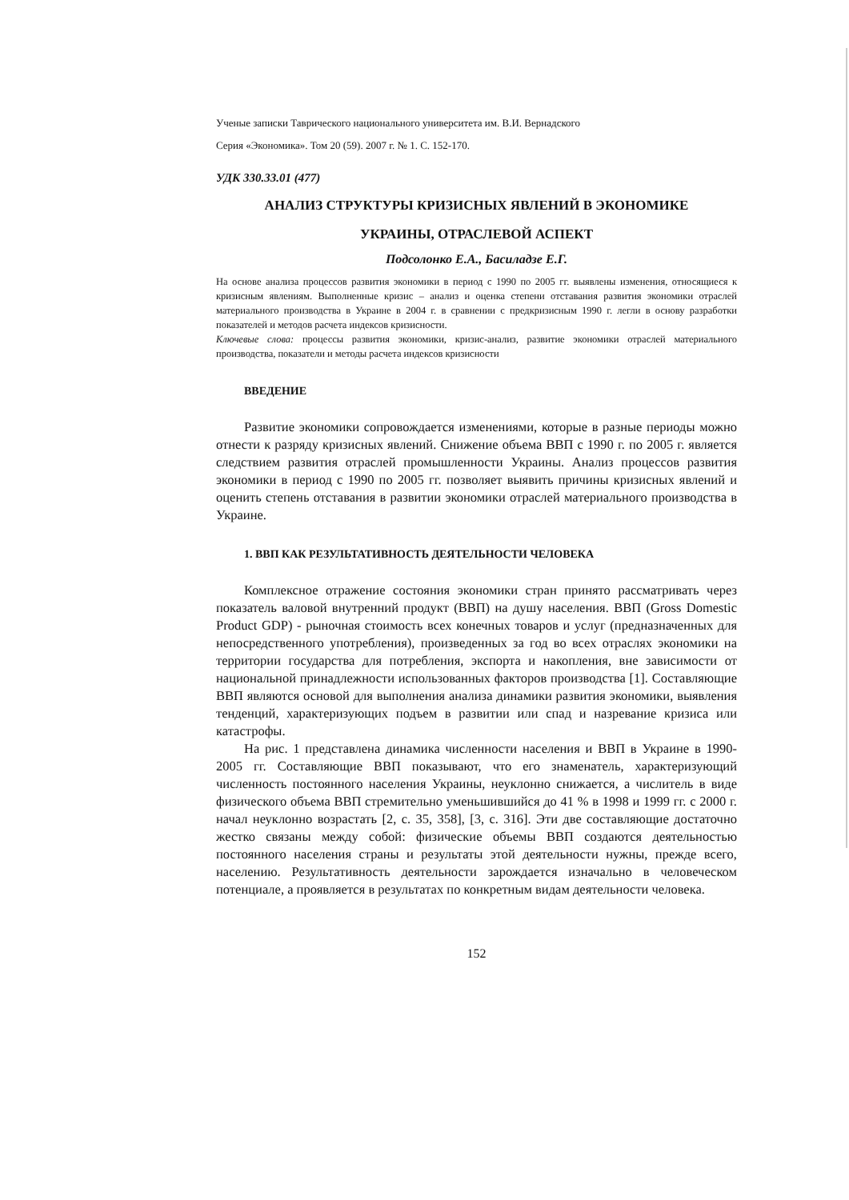Ученые записки Таврического национального университета им. В.И. Вернадского
Серия «Экономика». Том 20 (59). 2007 г. № 1. С. 152-170.
УДК 330.33.01 (477)
АНАЛИЗ СТРУКТУРЫ КРИЗИСНЫХ ЯВЛЕНИЙ В ЭКОНОМИКЕ
УКРАИНЫ, ОТРАСЛЕВОЙ АСПЕКТ
Подсолонко Е.А., Басиладзе Е.Г.
На основе анализа процессов развития экономики в период с 1990 по 2005 гг. выявлены изменения, относящиеся к кризисным явлениям. Выполненные кризис – анализ и оценка степени отставания развития экономики отраслей материального производства в Украине в 2004 г. в сравнении с предкризисным 1990 г. легли в основу разработки показателей и методов расчета индексов кризисности.
Ключевые слова: процессы развития экономики, кризис-анализ, развитие экономики отраслей материального производства, показатели и методы расчета индексов кризисности
ВВЕДЕНИЕ
Развитие экономики сопровождается изменениями, которые в разные периоды можно отнести к разряду кризисных явлений. Снижение объема ВВП с 1990 г. по 2005 г. является следствием развития отраслей промышленности Украины. Анализ процессов развития экономики в период с 1990 по 2005 гг. позволяет выявить причины кризисных явлений и оценить степень отставания в развитии экономики отраслей материального производства в Украине.
1. ВВП КАК РЕЗУЛЬТАТИВНОСТЬ ДЕЯТЕЛЬНОСТИ ЧЕЛОВЕКА
Комплексное отражение состояния экономики стран принято рассматривать через показатель валовой внутренний продукт (ВВП) на душу населения. ВВП (Gross Domestic Product GDP) - рыночная стоимость всех конечных товаров и услуг (предназначенных для непосредственного употребления), произведенных за год во всех отраслях экономики на территории государства для потребления, экспорта и накопления, вне зависимости от национальной принадлежности использованных факторов производства [1]. Составляющие ВВП являются основой для выполнения анализа динамики развития экономики, выявления тенденций, характеризующих подъем в развитии или спад и назревание кризиса или катастрофы.
На рис. 1 представлена динамика численности населения и ВВП в Украине в 1990-2005 гг. Составляющие ВВП показывают, что его знаменатель, характеризующий численность постоянного населения Украины, неуклонно снижается, а числитель в виде физического объема ВВП стремительно уменьшившийся до 41 % в 1998 и 1999 гг. с 2000 г. начал неуклонно возрастать [2, с. 35, 358], [3, с. 316]. Эти две составляющие достаточно жестко связаны между собой: физические объемы ВВП создаются деятельностью постоянного населения страны и результаты этой деятельности нужны, прежде всего, населению. Результативность деятельности зарождается изначально в человеческом потенциале, а проявляется в результатах по конкретным видам деятельности человека.
152